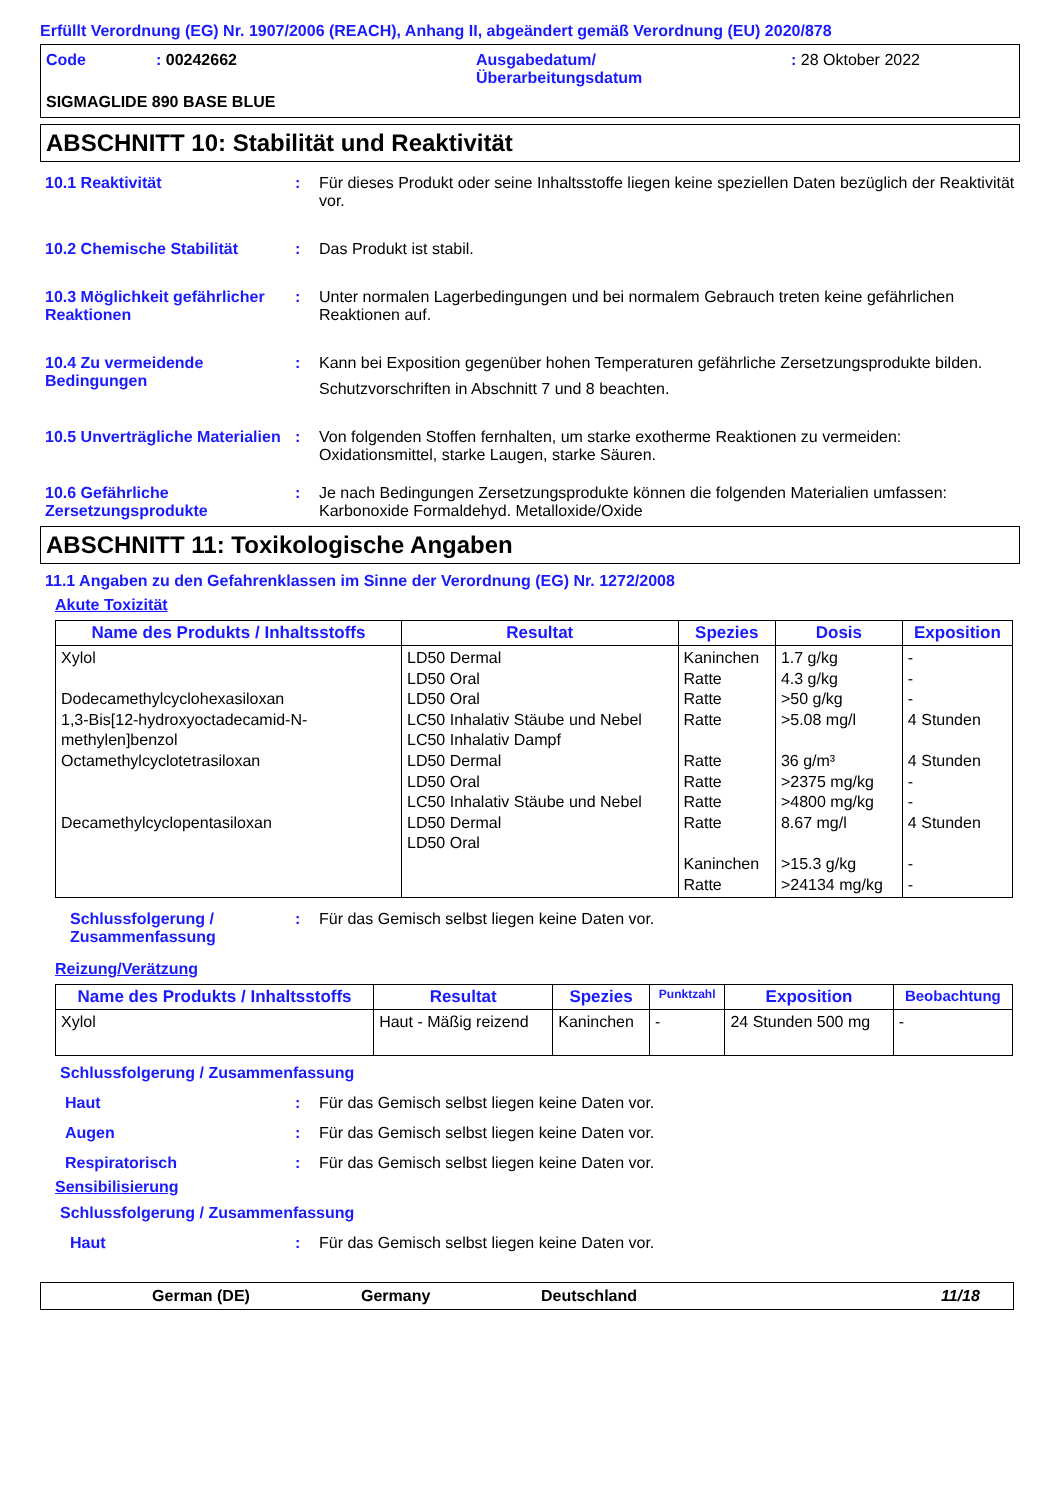Erfüllt Verordnung (EG) Nr. 1907/2006 (REACH), Anhang II, abgeändert gemäß Verordnung (EU) 2020/878
Code : 00242662 Ausgabedatum/
Überarbeitungsdatum
: 28 Oktober 2022
SIGMAGLIDE 890 BASE BLUE
ABSCHNITT 10: Stabilität und Reaktivität
10.1 Reaktivität : Für dieses Produkt oder seine Inhaltsstoffe liegen keine speziellen Daten bezüglich der Reaktivität vor.
10.2 Chemische Stabilität : Das Produkt ist stabil.
10.3 Möglichkeit gefährlicher Reaktionen
: Unter normalen Lagerbedingungen und bei normalem Gebrauch treten keine gefährlichen Reaktionen auf.
10.4 Zu vermeidende Bedingungen
: Kann bei Exposition gegenüber hohen Temperaturen gefährliche Zersetzungsprodukte bilden.
Schutzvorschriften in Abschnitt 7 und 8 beachten.
10.5 Unverträgliche Materialien
: Von folgenden Stoffen fernhalten, um starke exotherme Reaktionen zu vermeiden: Oxidationsmittel, starke Laugen, starke Säuren.
10.6 Gefährliche Zersetzungsprodukte
: Je nach Bedingungen Zersetzungsprodukte können die folgenden Materialien umfassen: Karbonoxide Formaldehyd. Metalloxide/Oxide
ABSCHNITT 11: Toxikologische Angaben
11.1 Angaben zu den Gefahrenklassen im Sinne der Verordnung (EG) Nr. 1272/2008
Akute Toxizität
| Name des Produkts / Inhaltsstoffs | Resultat | Spezies | Dosis | Exposition |
| --- | --- | --- | --- | --- |
| Xylol Dodecamethylcyclohexasiloxan 1,3-Bis[12-hydroxyoctadecamid-N-methylen]benzol Octamethylcyclotetrasiloxan Decamethylcyclopentasiloxan | LD50 Dermal LD50 Oral LD50 Oral LC50 Inhalativ Stäube und Nebel LC50 Inhalativ Dampf LD50 Dermal LD50 Oral LC50 Inhalativ Stäube und Nebel LD50 Dermal LD50 Oral | Kaninchen Ratte Ratte Ratte Ratte Ratte Ratte Ratte Kaninchen Ratte | 1.7 g/kg 4.3 g/kg >50 g/kg >5.08 mg/l 36 g/m³ >2375 mg/kg >4800 mg/kg 8.67 mg/l >15.3 g/kg >24134 mg/kg | - - - 4 Stunden 4 Stunden - - 4 Stunden - - |
Schlussfolgerung / Zusammenfassung
: Für das Gemisch selbst liegen keine Daten vor.
Reizung/Verätzung
| Name des Produkts / Inhaltsstoffs | Resultat | Spezies | Punktzahl | Exposition | Beobachtung |
| --- | --- | --- | --- | --- | --- |
| Xylol | Haut - Mäßig reizend | Kaninchen | - | 24 Stunden 500 mg | - |
Schlussfolgerung / Zusammenfassung
Haut : Für das Gemisch selbst liegen keine Daten vor.
Augen : Für das Gemisch selbst liegen keine Daten vor.
Respiratorisch : Für das Gemisch selbst liegen keine Daten vor.
Sensibilisierung
Schlussfolgerung / Zusammenfassung
Haut : Für das Gemisch selbst liegen keine Daten vor.
German (DE) Germany Deutschland 11/18